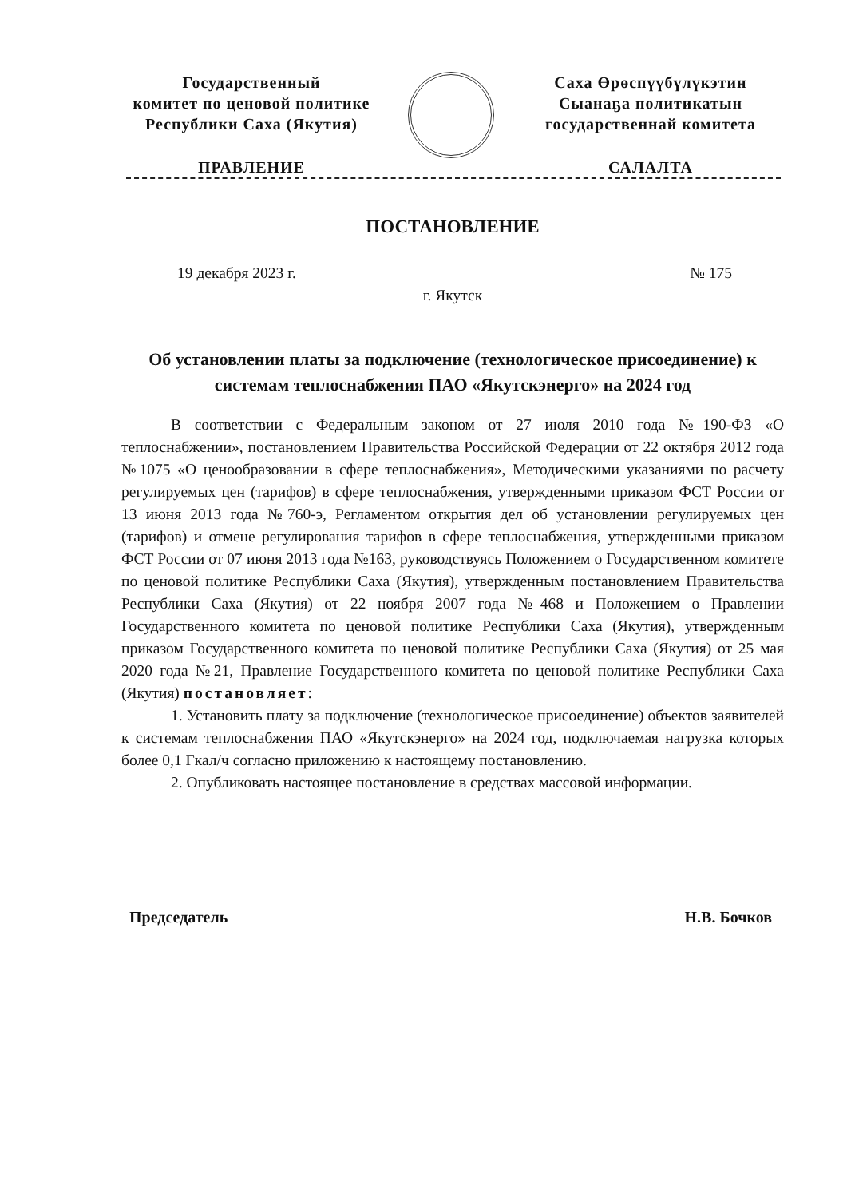Государственный
комитет по ценовой политике
Республики Саха (Якутия)
ПРАВЛЕНИЕ
Саха Өрөспүүбүлүкэтин
Сыанаҕа политикатын
государственнай комитета
САЛАЛТА
ПОСТАНОВЛЕНИЕ
19 декабря 2023 г. № 175
г. Якутск
Об установлении платы за подключение (технологическое присоединение) к системам теплоснабжения ПАО «Якутскэнерго» на 2024 год
В соответствии с Федеральным законом от 27 июля 2010 года №190-ФЗ «О теплоснабжении», постановлением Правительства Российской Федерации от 22 октября 2012 года №1075 «О ценообразовании в сфере теплоснабжения», Методическими указаниями по расчету регулируемых цен (тарифов) в сфере теплоснабжения, утвержденными приказом ФСТ России от 13 июня 2013 года №760-э, Регламентом открытия дел об установлении регулируемых цен (тарифов) и отмене регулирования тарифов в сфере теплоснабжения, утвержденными приказом ФСТ России от 07 июня 2013 года №163, руководствуясь Положением о Государственном комитете по ценовой политике Республики Саха (Якутия), утвержденным постановлением Правительства Республики Саха (Якутия) от 22 ноября 2007 года №468 и Положением о Правлении Государственного комитета по ценовой политике Республики Саха (Якутия), утвержденным приказом Государственного комитета по ценовой политике Республики Саха (Якутия) от 25 мая 2020 года №21, Правление Государственного комитета по ценовой политике Республики Саха (Якутия) постановляет:
1. Установить плату за подключение (технологическое присоединение) объектов заявителей к системам теплоснабжения ПАО «Якутскэнерго» на 2024 год, подключаемая нагрузка которых более 0,1 Гкал/ч согласно приложению к настоящему постановлению.
2. Опубликовать настоящее постановление в средствах массовой информации.
Председатель Н.В. Бочков